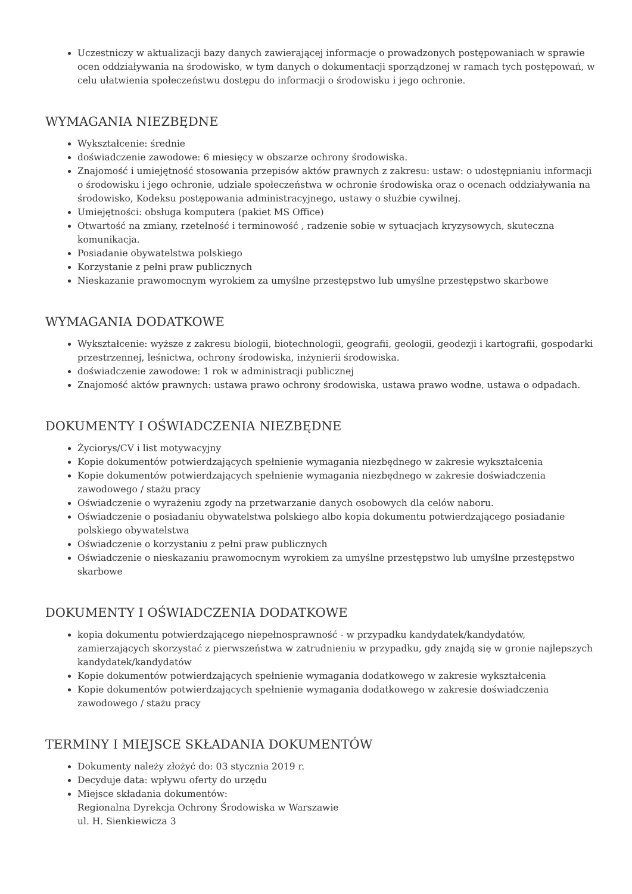Uczestniczy w aktualizacji bazy danych zawierającej informacje o prowadzonych postępowaniach w sprawie ocen oddziaływania na środowisko, w tym danych o dokumentacji sporządzonej w ramach tych postępowań, w celu ułatwienia społeczeństwu dostępu do informacji o środowisku i jego ochronie.
WYMAGANIA NIEZBĘDNE
Wykształcenie: średnie
doświadczenie zawodowe: 6 miesięcy w obszarze ochrony środowiska.
Znajomość i umiejętność stosowania przepisów aktów prawnych z zakresu: ustaw: o udostępnianiu informacji o środowisku i jego ochronie, udziale społeczeństwa w ochronie środowiska oraz o ocenach oddziaływania na środowisko, Kodeksu postępowania administracyjnego, ustawy o służbie cywilnej.
Umiejętności: obsługa komputera (pakiet MS Office)
Otwartość na zmiany, rzetelność i terminowość , radzenie sobie w sytuacjach kryzysowych, skuteczna komunikacja.
Posiadanie obywatelstwa polskiego
Korzystanie z pełni praw publicznych
Nieskazanie prawomocnym wyrokiem za umyślne przestępstwo lub umyślne przestępstwo skarbowe
WYMAGANIA DODATKOWE
Wykształcenie: wyższe z zakresu biologii, biotechnologii, geografii, geologii, geodezji i kartografii, gospodarki przestrzennej, leśnictwa, ochrony środowiska, inżynierii środowiska.
doświadczenie zawodowe: 1 rok w administracji publicznej
Znajomość aktów prawnych: ustawa prawo ochrony środowiska, ustawa prawo wodne, ustawa o odpadach.
DOKUMENTY I OŚWIADCZENIA NIEZBĘDNE
Życiorys/CV i list motywacyjny
Kopie dokumentów potwierdzających spełnienie wymagania niezbędnego w zakresie wykształcenia
Kopie dokumentów potwierdzających spełnienie wymagania niezbędnego w zakresie doświadczenia zawodowego / stażu pracy
Oświadczenie o wyrażeniu zgody na przetwarzanie danych osobowych dla celów naboru.
Oświadczenie o posiadaniu obywatelstwa polskiego albo kopia dokumentu potwierdzającego posiadanie polskiego obywatelstwa
Oświadczenie o korzystaniu z pełni praw publicznych
Oświadczenie o nieskazaniu prawomocnym wyrokiem za umyślne przestępstwo lub umyślne przestępstwo skarbowe
DOKUMENTY I OŚWIADCZENIA DODATKOWE
kopia dokumentu potwierdzającego niepełnosprawność - w przypadku kandydatek/kandydatów, zamierzających skorzystać z pierwszeństwa w zatrudnieniu w przypadku, gdy znajdą się w gronie najlepszych kandydatek/kandydatów
Kopie dokumentów potwierdzających spełnienie wymagania dodatkowego w zakresie wykształcenia
Kopie dokumentów potwierdzających spełnienie wymagania dodatkowego w zakresie doświadczenia zawodowego / stażu pracy
TERMINY I MIEJSCE SKŁADANIA DOKUMENTÓW
Dokumenty należy złożyć do: 03 stycznia 2019 r.
Decyduje data: wpływu oferty do urzędu
Miejsce składania dokumentów:
Regionalna Dyrekcja Ochrony Środowiska w Warszawie
ul. H. Sienkiewicza 3